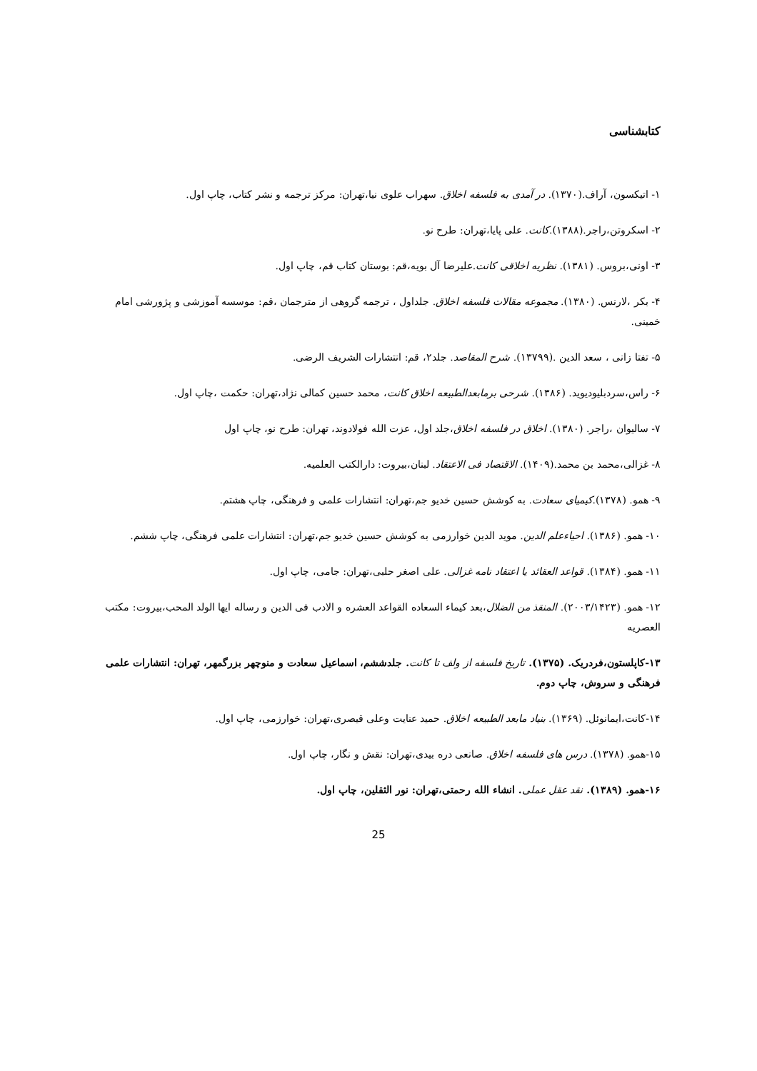کتابشناسی
۱- اتیکسون، آراف.(۱۳۷۰). در آمدی به فلسفه اخلاق. سهراب علوی نیا،تهران: مرکز ترجمه و نشر کتاب، چاپ اول.
۲- اسکروتن،راجر.(۱۳۸۸).کانت. علی پایا،تهران: طرح نو.
۳- اونی،بروس. (۱۳۸۱). نظریه اخلاقی کانت.علیرضا آل بویه،قم: بوستان کتاب قم، چاپ اول.
۴- بکر ،لارنس. (۱۳۸۰). مجموعه مقالات فلسفه اخلاق. جلداول ، ترجمه گروهی از مترجمان ،قم: موسسه آموزشی و پژورشی امام خمینی.
۵- تفتا زانی ، سعد الدین .(۱۳۷۹۹). شرح المقاصد. جلد۲، قم: انتشارات الشریف الرضی.
۶- راس،سردبلیودیوید. (۱۳۸۶). شرحی برمابعدالطبیعه اخلاق کانت، محمد حسین کمالی نژاد،تهران: حکمت ،چاپ اول.
۷- سالیوان ،راجر. (۱۳۸۰). اخلاق در فلسفه اخلاق،جلد اول، عزت الله فولادوند، تهران: طرح نو، چاپ اول
۸- غزالی،محمد بن محمد.(۱۴۰۹). الاقتصاد فی الاعتقاد. لبنان،بیروت: دارالکتب العلمیه.
۹- همو. (۱۳۷۸).کیمیای سعادت. به کوشش حسین خدیو جم،تهران: انتشارات علمی و فرهنگی، چاپ هشتم.
۱۰- همو. (۱۳۸۶). احیاءعلم الدین. موید الدین خوارزمی به کوشش حسین خدیو جم،تهران: انتشارات علمی فرهنگی، چاپ ششم.
۱۱- همو. (۱۳۸۴). قواعد العقائد یا اعتقاد نامه غزالی. علی اصغر حلبی،تهران: جامی، چاپ اول.
۱۲- همو. (۲۰۰۳/۱۴۲۳). المنقذ من الضلال،بعد کیماء السعاده القواعد العشره و الادب فی الدین و رساله ایها الولد المحب،بیروت: مکتب العصریه
۱۳-کاپلستون،فردریک. (۱۳۷۵). تاریخ فلسفه از ولف تا کانت. جلدششم، اسماعیل سعادت و منوچهر بزرگمهر، تهران: انتشارات علمی فرهنگی و سروش، چاپ دوم.
۱۴-کانت،ایمانوئل. (۱۳۶۹). بنیاد مابعد الطبیعه اخلاق. حمید عنایت وعلی قیصری،تهران: خوارزمی، چاپ اول.
۱۵-همو. (۱۳۷۸). درس های فلسفه اخلاق. صانعی دره بیدی،تهران: نقش و نگار، چاپ اول.
۱۶-همو. (۱۳۸۹). نقد عقل عملی. انشاء الله رحمتی،تهران: نور الثقلین، چاپ اول.
25